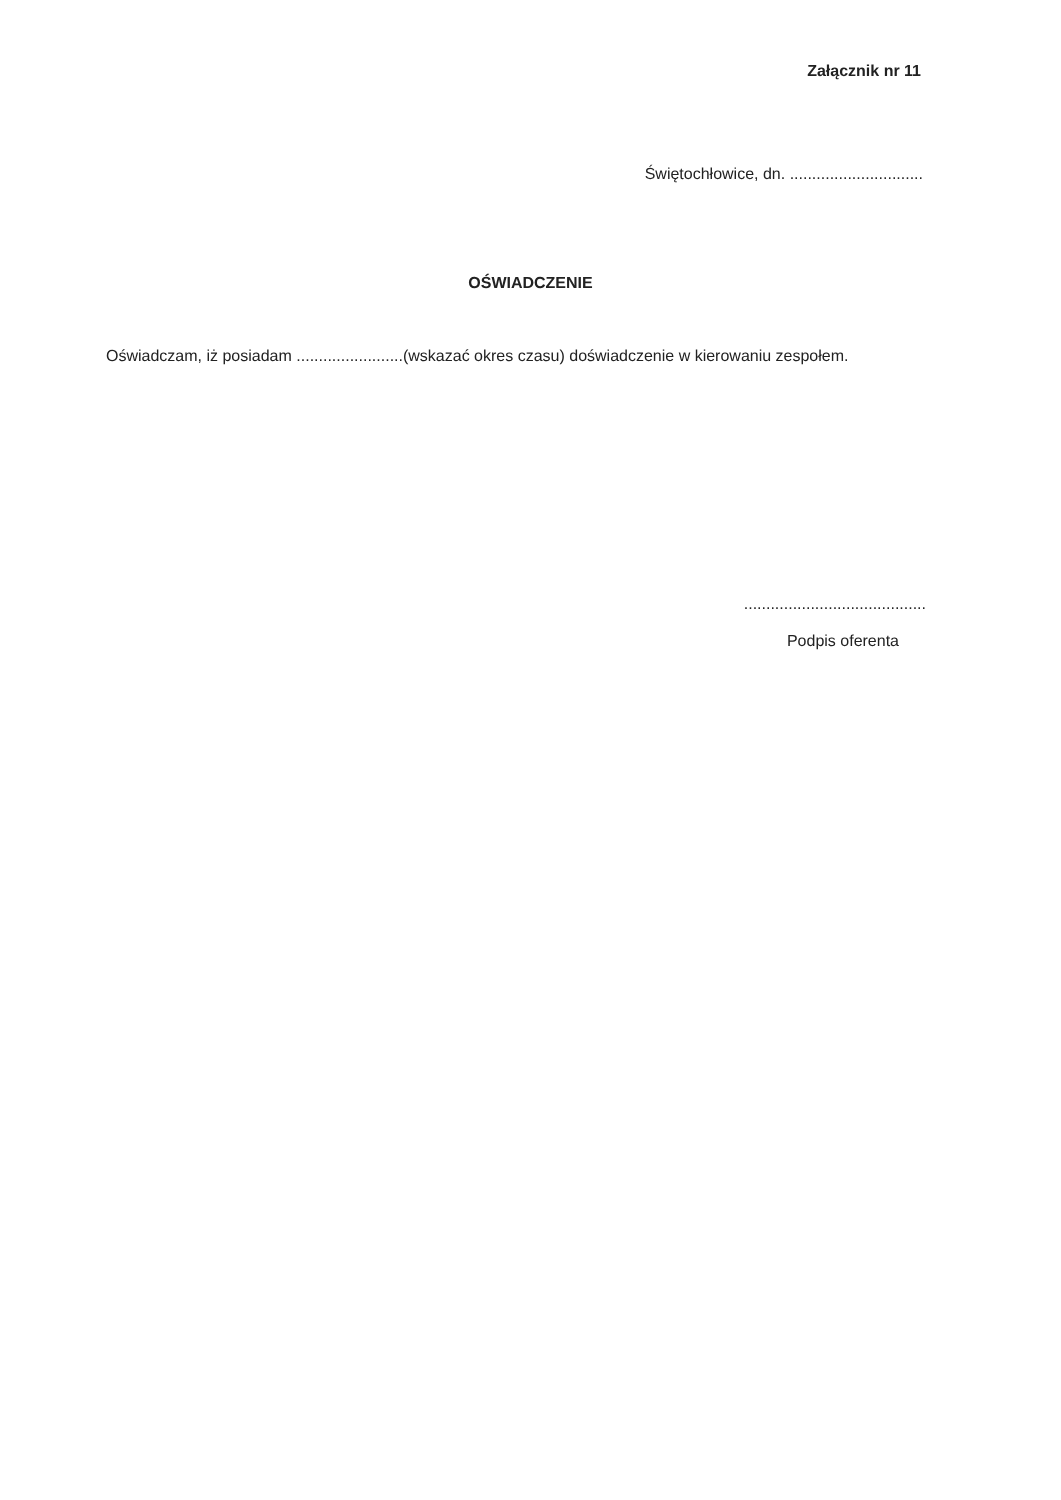Załącznik nr 11
Świętochłowice, dn. ..............................
OŚWIADCZENIE
Oświadczam, iż posiadam ........................(wskazać okres czasu) doświadczenie w kierowaniu zespołem.
.........................................
Podpis oferenta